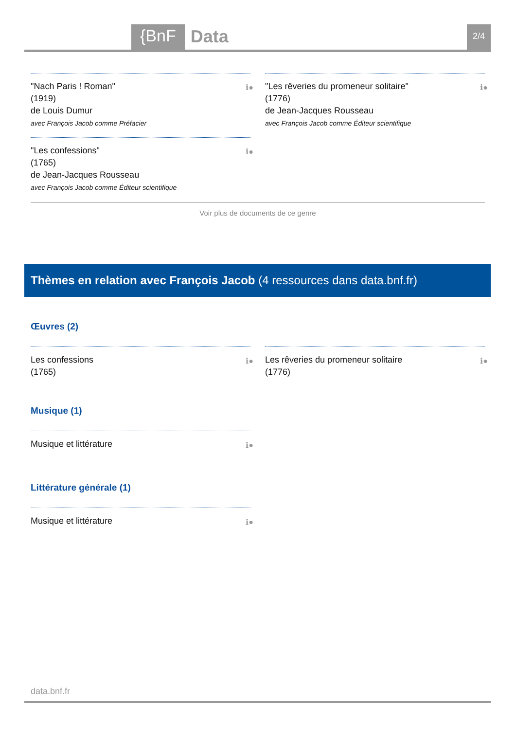{BnF
Data
2/4
"Nach Paris ! Roman"
(1919)
de Louis Dumur
avec François Jacob comme Préfacier
ℹ●
"Les confessions"
(1765)
de Jean-Jacques Rousseau
avec François Jacob comme Éditeur scientifique
ℹ●
"Les rêveries du promeneur solitaire"
(1776)
de Jean-Jacques Rousseau
avec François Jacob comme Éditeur scientifique
ℹ●
Voir plus de documents de ce genre
Thèmes en relation avec François Jacob (4 ressources dans data.bnf.fr)
Œuvres (2)
Les confessions
(1765)
ℹ●
Les rêveries du promeneur solitaire
(1776)
ℹ●
Musique (1)
Musique et littérature ℹ●
Littérature générale (1)
Musique et littérature ℹ●
data.bnf.fr